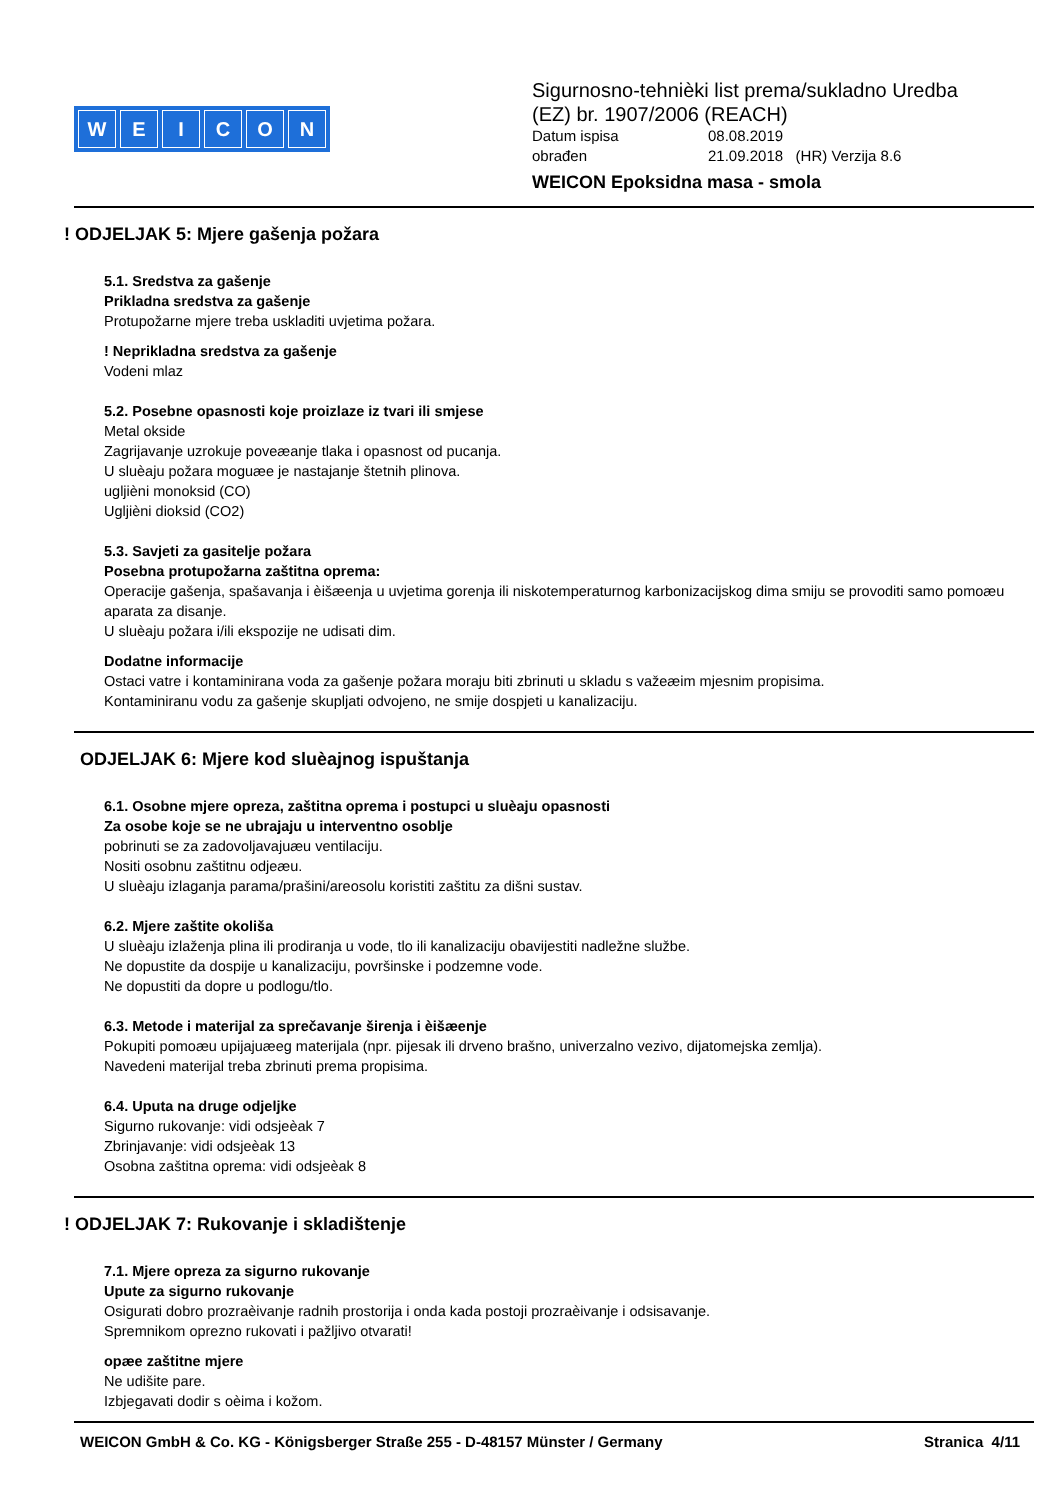WEICON
Sigurnosno-tehnièki list prema/sukladno Uredba
(EZ) br. 1907/2006 (REACH)
Datum ispisa 08.08.2019
obrađen 21.09.2018 (HR) Verzija 8.6
WEICON Epoksidna masa - smola
! ODJELJAK 5: Mjere gašenja požara
5.1. Sredstva za gašenje
Prikladna sredstva za gašenje
Protupožarne mjere treba uskladiti uvjetima požara.
! Neprikladna sredstva za gašenje
Vodeni mlaz
5.2. Posebne opasnosti koje proizlaze iz tvari ili smjese
Metal okside
Zagrijavanje uzrokuje poveæanje tlaka i opasnost od pucanja.
U sluèaju požara moguæe je nastajanje štetnih plinova.
ugljièni monoksid (CO)
Ugljièni dioksid (CO2)
5.3. Savjeti za gasitelje požara
Posebna protupožarna zaštitna oprema:
Operacije gašenja, spašavanja i èišæenja u uvjetima gorenja ili niskotemperaturnog karbonizacijskog dima smiju se provoditi samo pomoæu aparata za disanje.
U sluèaju požara i/ili ekspozije ne udisati dim.
Dodatne informacije
Ostaci vatre i kontaminirana voda za gašenje požara moraju biti zbrinuti u skladu s važeæim mjesnim propisima.
Kontaminiranu vodu za gašenje skupljati odvojeno, ne smije dospjeti u kanalizaciju.
ODJELJAK 6: Mjere kod sluèajnog ispuštanja
6.1. Osobne mjere opreza, zaštitna oprema i postupci u sluèaju opasnosti
Za osobe koje se ne ubrajaju u interventno osoblje
pobrinuti se za zadovoljavajuæu ventilaciju.
Nositi osobnu zaštitnu odjeæu.
U sluèaju izlaganja parama/prašini/areosolu koristiti zaštitu za dišni sustav.
6.2. Mjere zaštite okoliša
U sluèaju izlaženja plina ili prodiranja u vode, tlo ili kanalizaciju obavijestiti nadležne službe.
Ne dopustite da dospije u kanalizaciju, površinske i podzemne vode.
Ne dopustiti da dopre u podlogu/tlo.
6.3. Metode i materijal za sprečavanje širenja i èišæenje
Pokupiti pomoæu upijajuæeg materijala (npr. pijesak ili drveno brašno, univerzalno vezivo, dijatomejska zemlja).
Navedeni materijal treba zbrinuti prema propisima.
6.4. Uputa na druge odjeljke
Sigurno rukovanje: vidi odsjeèak 7
Zbrinjavanje: vidi odsjeèak 13
Osobna zaštitna oprema: vidi odsjeèak 8
! ODJELJAK 7: Rukovanje i skladištenje
7.1. Mjere opreza za sigurno rukovanje
Upute za sigurno rukovanje
Osigurati dobro prozraèivanje radnih prostorija i onda kada postoji prozraèivanje i odsisavanje.
Spremnikom oprezno rukovati i pažljivo otvarati!
opæe zaštitne mjere
Ne udišite pare.
Izbjegavati dodir s oèima i kožom.
WEICON GmbH & Co. KG - Königsberger Straße 255 - D-48157 Münster / Germany Stranica 4/11